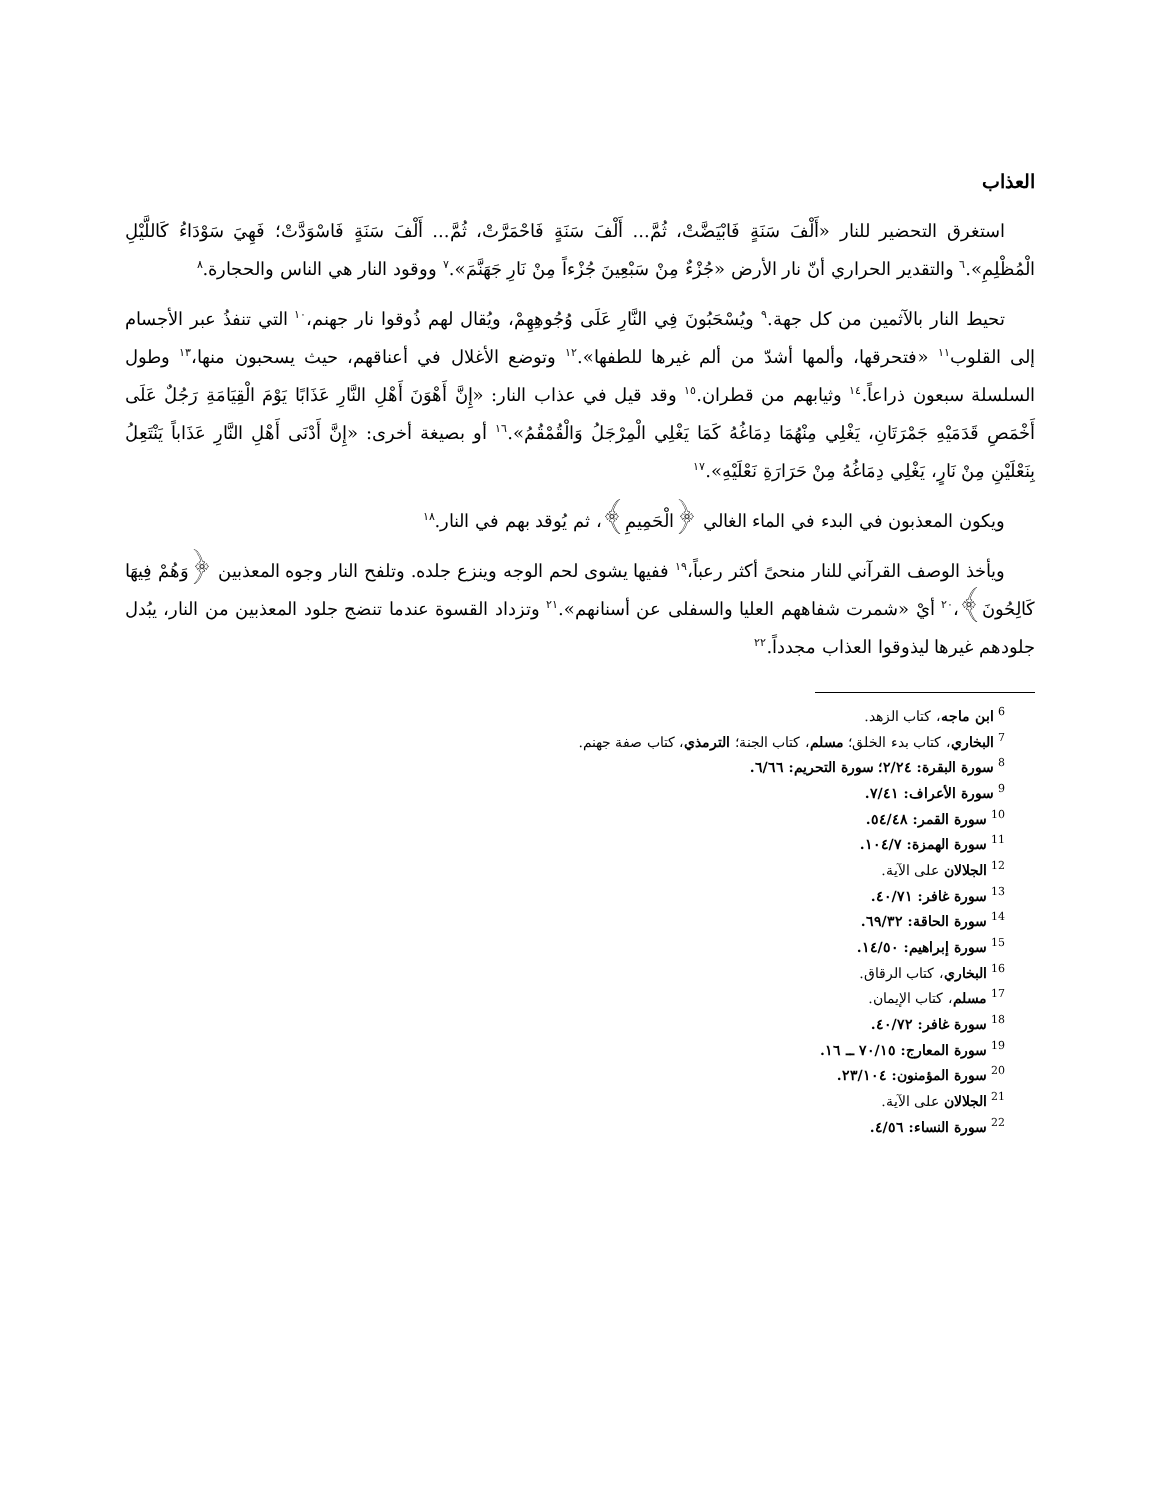العذاب
استغرق التحضير للنار «أَلْفَ سَنَةٍ فَابْيَضَّتْ، ثُمَّ... أَلْفَ سَنَةٍ فَاحْمَرَّتْ، ثُمَّ... أَلْفَ سَنَةٍ فَاسْوَدَّتْ؛ فَهِيَ سَوْدَاءُ كَاللَّيْلِ الْمُظْلِمِ».<sup>٦</sup> والتقدير الحراري أنّ نار الأرض «جُزْءٌ مِنْ سَبْعِينَ جُزْءاً مِنْ نَارِ جَهَنَّمَ».<sup>٧</sup> ووقود النار هي الناس والحجارة.<sup>٨</sup>
تحيط النار بالآثمين من كل جهة.<sup>٩</sup> ويُسْحَبُونَ فِي النَّارِ عَلَى وُجُوهِهِمْ، ويُقال لهم ذُوقوا نار جهنم،<sup>١٠</sup> التي تنفذُ عبر الأجسام إلى القلوب<sup>١١</sup> «فتحرقها، وألمها أشدّ من ألم غيرها للطفها».<sup>١٢</sup> وتوضع الأغلال في أعناقهم، حيث يسحبون منها،<sup>١٣</sup> وطول السلسلة سبعون ذراعاً.<sup>١٤</sup> وثيابهم من قطران.<sup>١٥</sup> وقد قيل في عذاب النار: «إِنَّ أَهْوَنَ أَهْلِ النَّارِ عَذَابًا يَوْمَ الْقِيَامَةِ رَجُلٌ عَلَى أَخْمَصِ قَدَمَيْهِ جَمْرَتَانِ، يَغْلِي مِنْهُمَا دِمَاغُهُ كَمَا يَغْلِي الْمِرْجَلُ وَالْقُمْقُمُ».<sup>١٦</sup> أو بصيغة أخرى: «إِنَّ أَدْنَى أَهْلِ النَّارِ عَذَاباً يَنْتَعِلُ بِنَعْلَيْنِ مِنْ نَارٍ، يَغْلِي دِمَاغُهُ مِنْ حَرَارَةِ نَعْلَيْهِ».<sup>١٧</sup>
ويكون المعذبون في البدء في الماء الغالي ﴿الْحَمِيمِ﴾، ثم يُوقد بهم في النار.<sup>١٨</sup>
ويأخذ الوصف القرآني للنار منحىً أكثر رعباً،<sup>١٩</sup> ففيها يشوى لحم الوجه وينزع جلده. وتلفح النار وجوه المعذبين ﴿وَهُمْ فِيهَا كَالِحُونَ﴾،<sup>٢٠</sup> أيْ «شمرت شفاههم العليا والسفلى عن أسنانهم».<sup>٢١</sup> وتزداد القسوة عندما تنضج جلود المعذبين من النار، يبُدل جلودهم غيرها ليذوقوا العذاب مجدداً.<sup>٢٢</sup>
<sup>6</sup> ابن ماجه، كتاب الزهد.
<sup>7</sup> البخاري، كتاب بدء الخلق؛ مسلم، كتاب الجنة؛ الترمذي، كتاب صفة جهنم.
<sup>8</sup> سورة البقرة: ٢/٢٤؛ سورة التحريم: ٦/٦٦.
<sup>9</sup> سورة الأعراف: ٧/٤١.
<sup>10</sup> سورة القمر: ٥٤/٤٨.
<sup>11</sup> سورة الهمزة: ١٠٤/٧.
<sup>12</sup> الجلالان على الآية.
<sup>13</sup> سورة غافر: ٤٠/٧١.
<sup>14</sup> سورة الحاقة: ٦٩/٣٢.
<sup>15</sup> سورة إبراهيم: ١٤/٥٠.
<sup>16</sup> البخاري، كتاب الرقاق.
<sup>17</sup> مسلم، كتاب الإيمان.
<sup>18</sup> سورة غافر: ٤٠/٧٢.
<sup>19</sup> سورة المعارج: ٧٠/١٥ ــ ١٦.
<sup>20</sup> سورة المؤمنون: ٢٣/١٠٤.
<sup>21</sup> الجلالان على الآية.
<sup>22</sup> سورة النساء: ٤/٥٦.